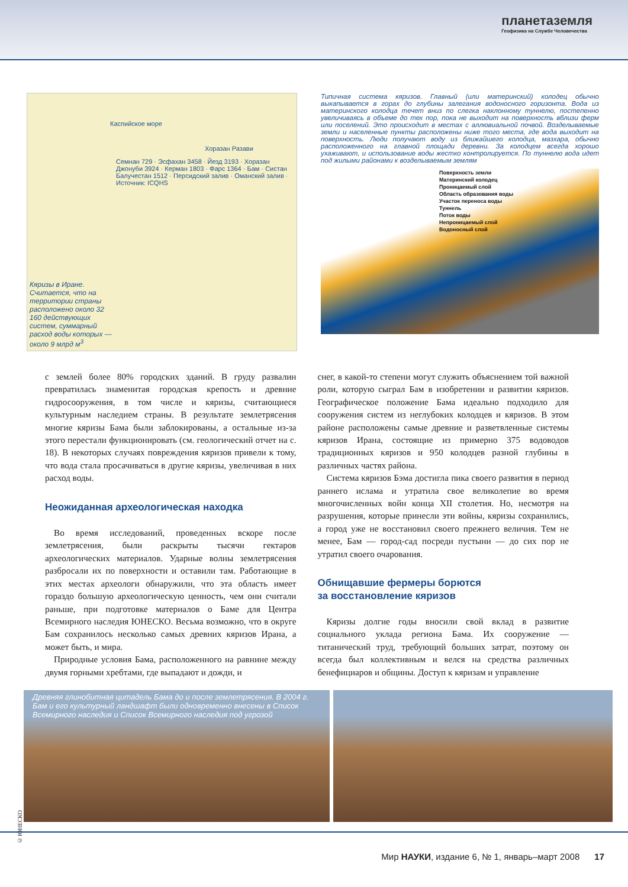планетаземля
Геофизика на Службе Человечества
Каспийское море
Хоразан Разави
Семнан 729 · Эсфахан 3458 · Йезд 3193 · Хоразан Джонуби 3924 · Керман 1803 · Фарс 1364 · Бам · Систан Балучестан 1512 · Персидский залив · Оманский залив · Источник: ICQHS
Кяризы в Иране. Считается, что на территории страны расположено около 32 160 действующих систем, суммарный расход воды которых — около 9 млрд м<sup>3</sup>
Типичная система кяризов. Главный (или материнский) колодец обычно выкапывается в горах до глубины залегания водоносного горизонта. Вода из материнского колодца течет вниз по слегка наклонному туннелю, постепенно увеличиваясь в объеме до тех пор, пока не выходит на поверхность вблизи ферм или поселений. Это происходит в местах с аллювиальной почвой. Возделываемые земли и населенные пункты расположены ниже того места, где вода выходит на поверхность. Люди получают воду из ближайшего колодца, мазхара, обычно расположенного на главной площади деревни. За колодцем всегда хорошо ухаживают, и использование воды жестко контролируется. По туннелю вода идет под жилыми районами к возделываемым землям
Поверхность земли
Материнский колодец
Проницаемый слой
Область образования воды
Участок переноса воды
Туннель
Поток воды
Непроницаемый слой
Водоносный слой
с землей более 80% городских зданий. В груду развалин превратилась знаменитая городская крепость и древние гидросооружения, в том числе и кяризы, считающиеся культурным наследием страны. В результате землетрясения многие кяризы Бама были заблокированы, а остальные из-за этого перестали функционировать (см. геологический отчет на с. 18). В некоторых случаях повреждения кяризов привели к тому, что вода стала просачиваться в другие кяризы, увеличивая в них расход воды.
Неожиданная археологическая находка
Во время исследований, проведенных вскоре после землетрясения, были раскрыты тысячи гектаров археологических материалов. Ударные волны землетрясения разбросали их по поверхности и оставили там. Работающие в этих местах археологи обнаружили, что эта область имеет гораздо большую археологическую ценность, чем они считали раньше, при подготовке материалов о Баме для Центра Всемирного наследия ЮНЕСКО. Весьма возможно, что в округе Бам сохранилось несколько самых древних кяризов Ирана, а может быть, и мира.
Природные условия Бама, расположенного на равнине между двумя горными хребтами, где выпадают и дожди, и
снег, в какой-то степени могут служить объяснением той важной роли, которую сыграл Бам в изобретении и развитии кяризов. Географическое положение Бама идеально подходило для сооружения систем из неглубоких колодцев и кяризов. В этом районе расположены самые древние и разветвленные системы кяризов Ирана, состоящие из примерно 375 водоводов традиционных кяризов и 950 колодцев разной глубины в различных частях района.
Система кяризов Бэма достигла пика своего развития в период раннего ислама и утратила свое великолепие во время многочисленных войн конца XII столетия. Но, несмотря на разрушения, которые принесли эти войны, кяризы сохранились, а город уже не восстановил своего прежнего величия. Тем не менее, Бам — город-сад посреди пустыни — до сих пор не утратил своего очарования.
Обнищавшие фермеры борются
за восстановление кяризов
Кяризы долгие годы вносили свой вклад в развитие социального уклада региона Бама. Их сооружение — титанический труд, требующий больших затрат, поэтому он всегда был коллективным и велся на средства различных бенефициаров и общины. Доступ к кяризам и управление
Древняя глинобитная цитадель Бама до и после землетрясения. В 2004 г. Бам и его культурный ландшафт были одновременно внесены в Список Всемирного наследия и Список Всемирного наследия под угрозой
© ЮНЕСКО
Мир НАУКИ, издание 6, № 1, январь–март 2008 17